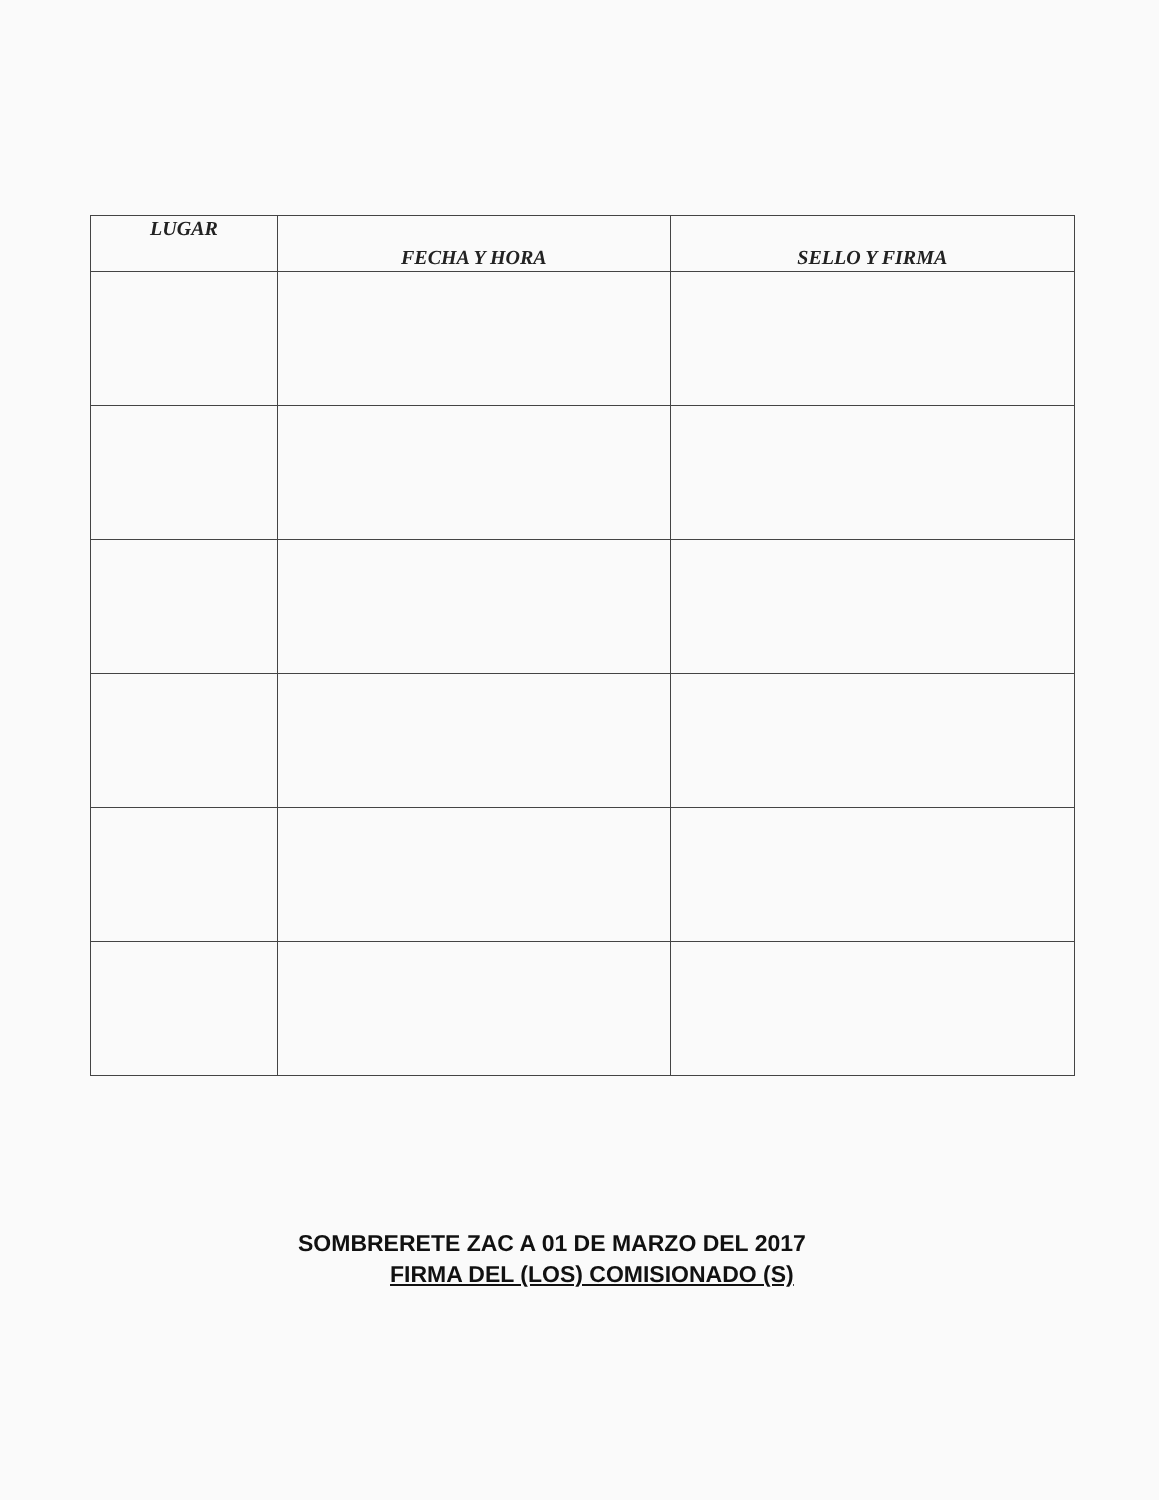| LUGAR | FECHA Y HORA | SELLO Y FIRMA |
| --- | --- | --- |
SOMBRERETE ZAC A 01 DE MARZO DEL 2017
FIRMA DEL (LOS) COMISIONADO (S)